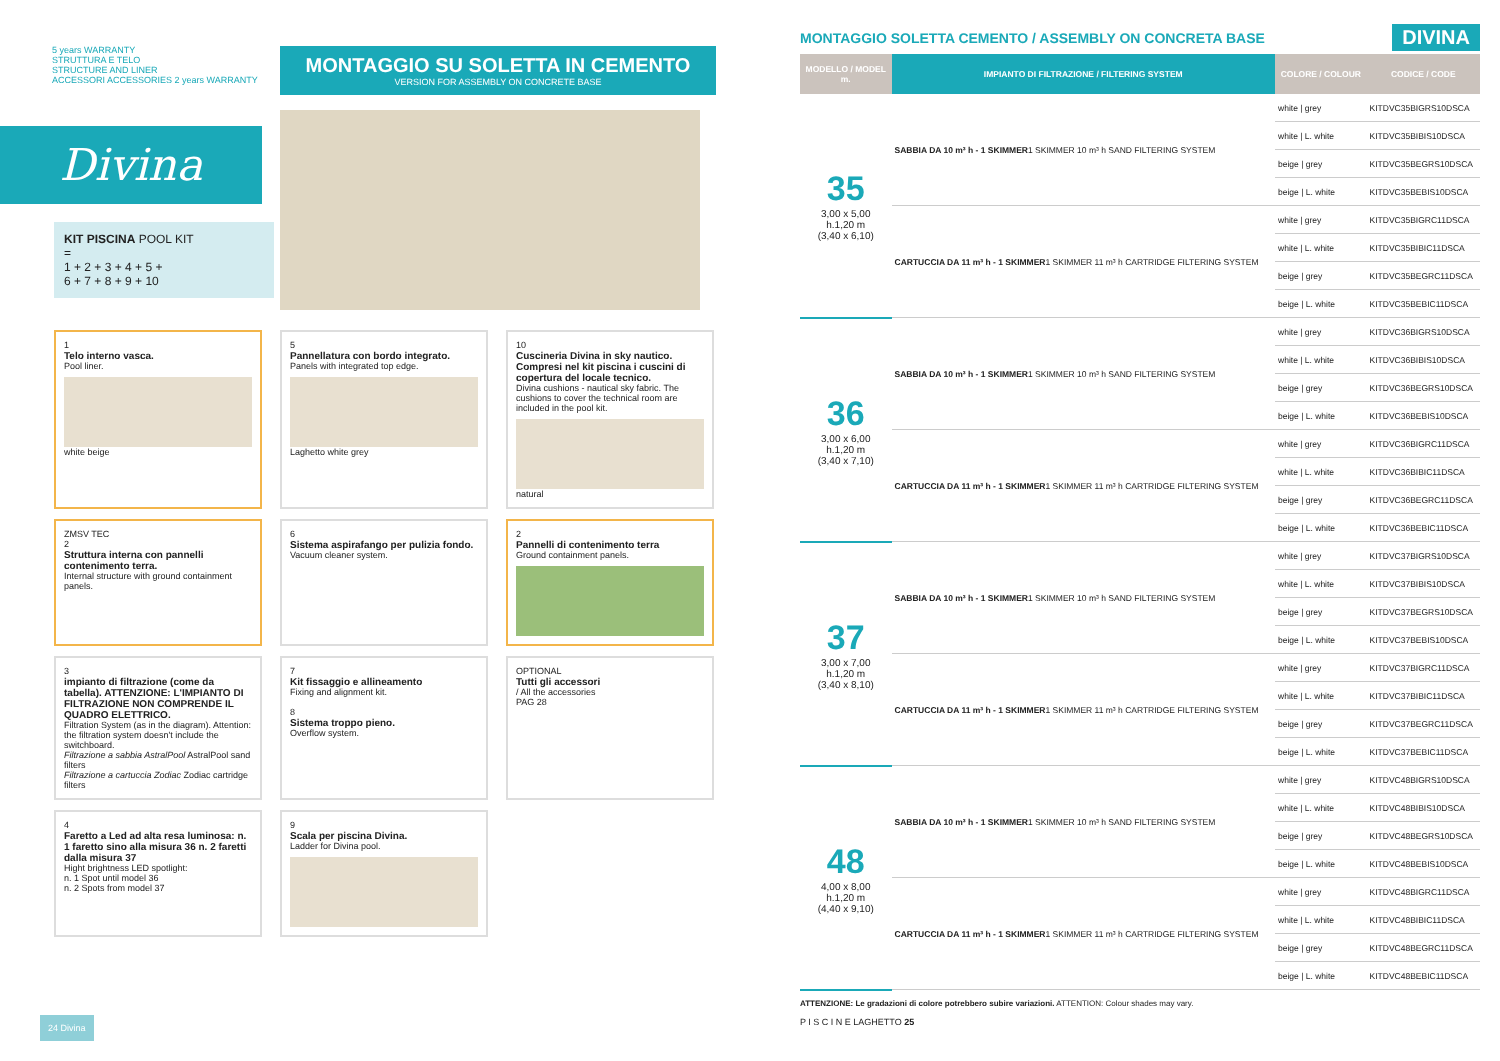5 years WARRANTY
STRUTTURA E TELO
STRUCTURE AND LINER
ACCESSORI ACCESSORIES 2 years WARRANTY
MONTAGGIO SU SOLETTA IN CEMENTO
VERSION FOR ASSEMBLY ON CONCRETE BASE
Divina
KIT PISCINA POOL KIT
=
1 + 2 + 3 + 4 + 5 +
6 + 7 + 8 + 9 + 10
1
Telo interno vasca.
Pool liner.
white beige
5
Pannellatura con bordo integrato.
Panels with integrated top edge.
Laghetto white grey
10
Cuscineria Divina in sky nautico. Compresi nel kit piscina i cuscini di copertura del locale tecnico.
Divina cushions - nautical sky fabric. The cushions to cover the technical room are included in the pool kit.
natural
ZMSV TEC
2
Struttura interna con pannelli contenimento terra.
Internal structure with ground containment panels.
6
Sistema aspirafango per pulizia fondo.
Vacuum cleaner system.
2
Pannelli di contenimento terra
Ground containment panels.
3
impianto di filtrazione (come da tabella). ATTENZIONE: L'IMPIANTO DI FILTRAZIONE NON COMPRENDE IL QUADRO ELETTRICO.
Filtration System (as in the diagram). Attention: the filtration system doesn't include the switchboard.
Filtrazione a sabbia AstralPool AstralPool sand filters
Filtrazione a cartuccia Zodiac Zodiac cartridge filters
7
Kit fissaggio e allineamento
Fixing and alignment kit.
8
Sistema troppo pieno.
Overflow system.
OPTIONAL
Tutti gli accessori
/ All the accessories
PAG 28
4
Faretto a Led ad alta resa luminosa: n. 1 faretto sino alla misura 36 n. 2 faretti dalla misura 37
Hight brightness LED spotlight:
n. 1 Spot until model 36
n. 2 Spots from model 37
9
Scala per piscina Divina.
Ladder for Divina pool.
24 Divina
MONTAGGIO SOLETTA CEMENTO / ASSEMBLY ON CONCRETA BASE
DIVINA
| MODELLO / MODEL m. | IMPIANTO DI FILTRAZIONE / FILTERING SYSTEM | COLORE / COLOUR | CODICE / CODE |
| --- | --- | --- | --- |
| 35 3,00 x 5,00 h.1,20 m (3,40 x 6,10) | SABBIA DA 10 m³ h - 1 SKIMMER 1 SKIMMER 10 m³ h SAND FILTERING SYSTEM | white / grey | KITDVC35BIGRS10DSCA |
| | | white / L. white | KITDVC35BIBIS10DSCA |
| | | beige / grey | KITDVC35BEGRS10DSCA |
| | | beige / L. white | KITDVC35BEBIS10DSCA |
| | CARTUCCIA DA 11 m³ h - 1 SKIMMER 1 SKIMMER 11 m³ h CARTRIDGE FILTERING SYSTEM | white / grey | KITDVC35BIGRC11DSCA |
| | | white / L. white | KITDVC35BIBIC11DSCA |
| | | beige / grey | KITDVC35BEGRC11DSCA |
| | | beige / L. white | KITDVC35BEBIC11DSCA |
| 36 3,00 x 6,00 h.1,20 m (3,40 x 7,10) | SABBIA DA 10 m³ h - 1 SKIMMER 1 SKIMMER 10 m³ h SAND FILTERING SYSTEM | white / grey | KITDVC36BIGRS10DSCA |
| | | white / L. white | KITDVC36BIBIS10DSCA |
| | | beige / grey | KITDVC36BEGRS10DSCA |
| | | beige / L. white | KITDVC36BEBIS10DSCA |
| | CARTUCCIA DA 11 m³ h - 1 SKIMMER 1 SKIMMER 11 m³ h CARTRIDGE FILTERING SYSTEM | white / grey | KITDVC36BIGRC11DSCA |
| | | white / L. white | KITDVC36BIBIC11DSCA |
| | | beige / grey | KITDVC36BEGRC11DSCA |
| | | beige / L. white | KITDVC36BEBIC11DSCA |
| 37 3,00 x 7,00 h.1,20 m (3,40 x 8,10) | SABBIA DA 10 m³ h - 1 SKIMMER 1 SKIMMER 10 m³ h SAND FILTERING SYSTEM | white / grey | KITDVC37BIGRS10DSCA |
| | | white / L. white | KITDVC37BIBIS10DSCA |
| | | beige / grey | KITDVC37BEGRS10DSCA |
| | | beige / L. white | KITDVC37BEBIS10DSCA |
| | CARTUCCIA DA 11 m³ h - 1 SKIMMER 1 SKIMMER 11 m³ h CARTRIDGE FILTERING SYSTEM | white / grey | KITDVC37BIGRC11DSCA |
| | | white / L. white | KITDVC37BIBIC11DSCA |
| | | beige / grey | KITDVC37BEGRC11DSCA |
| | | beige / L. white | KITDVC37BEBIC11DSCA |
| 48 4,00 x 8,00 h.1,20 m (4,40 x 9,10) | SABBIA DA 10 m³ h - 1 SKIMMER 1 SKIMMER 10 m³ h SAND FILTERING SYSTEM | white / grey | KITDVC48BIGRS10DSCA |
| | | white / L. white | KITDVC48BIBIS10DSCA |
| | | beige / grey | KITDVC48BEGRS10DSCA |
| | | beige / L. white | KITDVC48BEBIS10DSCA |
| | CARTUCCIA DA 11 m³ h - 1 SKIMMER 1 SKIMMER 11 m³ h CARTRIDGE FILTERING SYSTEM | white / grey | KITDVC48BIGRC11DSCA |
| | | white / L. white | KITDVC48BIBIC11DSCA |
| | | beige / grey | KITDVC48BEGRC11DSCA |
| | | beige / L. white | KITDVC48BEBIC11DSCA |
ATTENZIONE: Le gradazioni di colore potrebbero subire variazioni. ATTENTION: Colour shades may vary.
P I S C I N E LAGHETTO 25